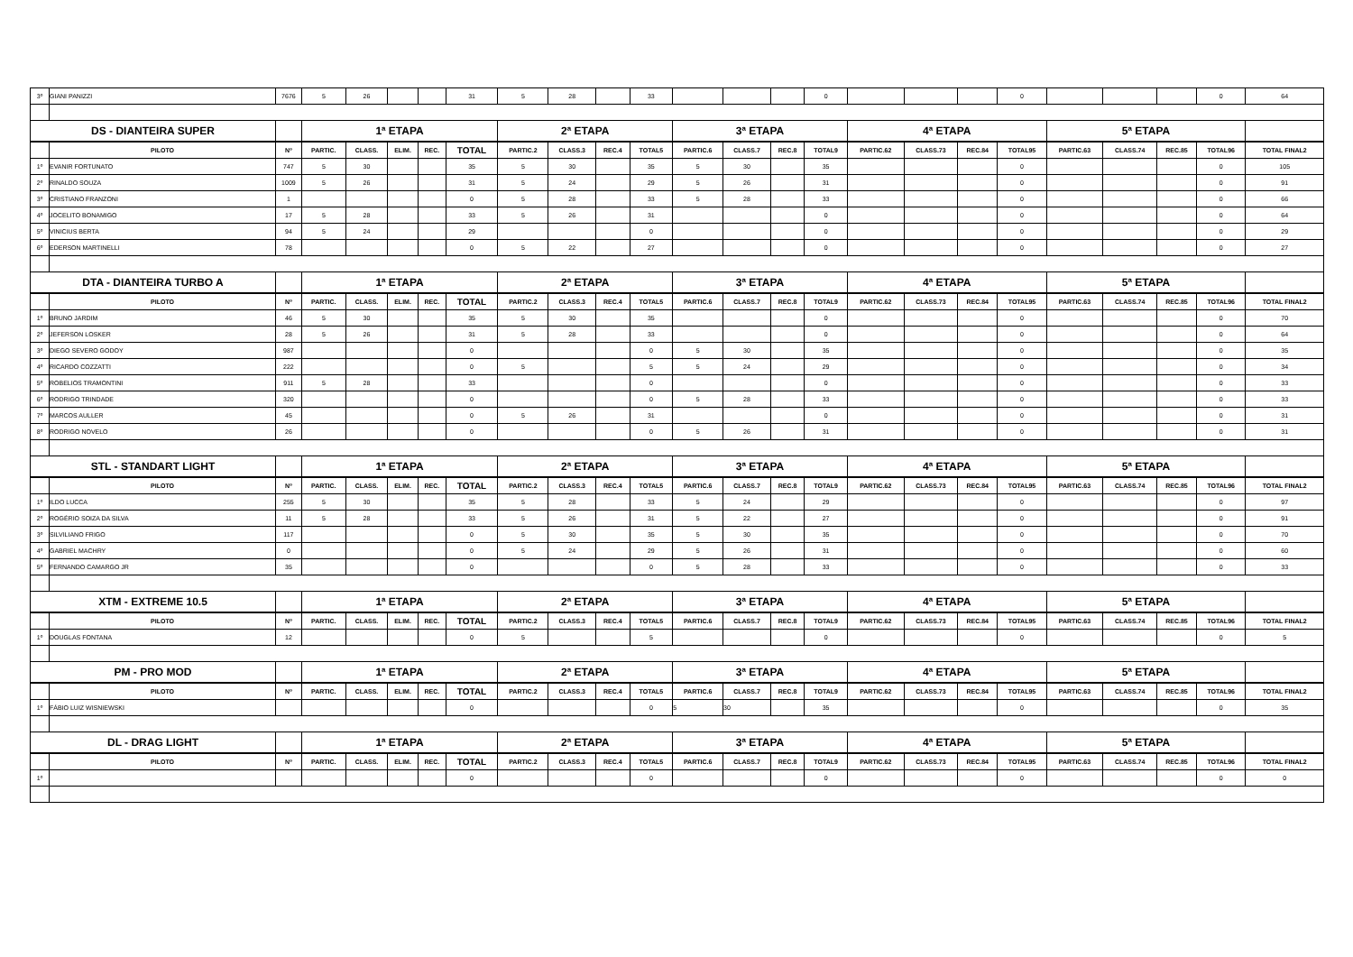| 3º | GIANI PANIZZI | 7676 | 5 | 26 | | | 31 | 5 | 28 | | 33 | | | | 0 | | | | 0 | | | | 0 | 64 |
| DS - DIANTEIRA SUPER | | | 1ª ETAPA | | | | | 2ª ETAPA | | | | 3ª ETAPA | | | | 4ª ETAPA | | | | 5ª ETAPA | | | | |
| | PILOTO | Nº | PARTIC. | CLASS. | ELIM. | REC. | TOTAL | PARTIC.2 | CLASS.3 | REC.4 | TOTAL5 | PARTIC.6 | CLASS.7 | REC.8 | TOTAL9 | PARTIC.62 | CLASS.73 | REC.84 | TOTAL95 | PARTIC.63 | CLASS.74 | REC.85 | TOTAL96 | TOTAL FINAL2 |
| 1º | EVANIR FORTUNATO | 747 | 5 | 30 | | | 35 | 5 | 30 | | 35 | 5 | 30 | | 35 | | | | 0 | | | | 0 | 105 |
| 2º | RINALDO SOUZA | 1009 | 5 | 26 | | | 31 | 5 | 24 | | 29 | 5 | 26 | | 31 | | | | 0 | | | | 0 | 91 |
| 3º | CRISTIANO FRANZONI | 1 | | | | | 0 | 5 | 28 | | 33 | 5 | 28 | | 33 | | | | 0 | | | | 0 | 66 |
| 4º | JOCELITO BONAMIGO | 17 | 5 | 28 | | | 33 | 5 | 26 | | 31 | | | | 0 | | | | 0 | | | | 0 | 64 |
| 5º | VINICIUS BERTA | 94 | 5 | 24 | | | 29 | | | | 0 | | | | 0 | | | | 0 | | | | 0 | 29 |
| 6º | EDERSON MARTINELLI | 78 | | | | | 0 | 5 | 22 | | 27 | | | | 0 | | | | 0 | | | | 0 | 27 |
| DTA - DIANTEIRA TURBO A | | | 1ª ETAPA | | | | | 2ª ETAPA | | | | 3ª ETAPA | | | | 4ª ETAPA | | | | 5ª ETAPA | | | | |
| | PILOTO | Nº | PARTIC. | CLASS. | ELIM. | REC. | TOTAL | PARTIC.2 | CLASS.3 | REC.4 | TOTAL5 | PARTIC.6 | CLASS.7 | REC.8 | TOTAL9 | PARTIC.62 | CLASS.73 | REC.84 | TOTAL95 | PARTIC.63 | CLASS.74 | REC.85 | TOTAL96 | TOTAL FINAL2 |
| 1º | BRUNO JARDIM | 46 | 5 | 30 | | | 35 | 5 | 30 | | 35 | | | | 0 | | | | 0 | | | | 0 | 70 |
| 2º | JEFERSON LOSKER | 28 | 5 | 26 | | | 31 | 5 | 28 | | 33 | | | | 0 | | | | 0 | | | | 0 | 64 |
| 3º | DIEGO SEVERO GODOY | 987 | | | | | 0 | | | | 0 | 5 | 30 | | 35 | | | | 0 | | | | 0 | 35 |
| 4º | RICARDO COZZATTI | 222 | | | | | 0 | 5 | | | 5 | 5 | 24 | | 29 | | | | 0 | | | | 0 | 34 |
| 5º | ROBELIOS TRAMONTINI | 911 | 5 | 28 | | | 33 | | | | 0 | | | | 0 | | | | 0 | | | | 0 | 33 |
| 6º | RODRIGO TRINDADE | 320 | | | | | 0 | | | | 0 | 5 | 28 | | 33 | | | | 0 | | | | 0 | 33 |
| 7º | MARCOS AULLER | 45 | | | | | 0 | 5 | 26 | | 31 | | | | 0 | | | | 0 | | | | 0 | 31 |
| 8º | RODRIGO NOVELO | 26 | | | | | 0 | | | | 0 | 5 | 26 | | 31 | | | | 0 | | | | 0 | 31 |
| STL - STANDART LIGHT | | | 1ª ETAPA | | | | | 2ª ETAPA | | | | 3ª ETAPA | | | | 4ª ETAPA | | | | 5ª ETAPA | | | | |
| | PILOTO | Nº | PARTIC. | CLASS. | ELIM. | REC. | TOTAL | PARTIC.2 | CLASS.3 | REC.4 | TOTAL5 | PARTIC.6 | CLASS.7 | REC.8 | TOTAL9 | PARTIC.62 | CLASS.73 | REC.84 | TOTAL95 | PARTIC.63 | CLASS.74 | REC.85 | TOTAL96 | TOTAL FINAL2 |
| 1º | ILDO LUCCA | 255 | 5 | 30 | | | 35 | 5 | 28 | | 33 | 5 | 24 | | 29 | | | | 0 | | | | 0 | 97 |
| 2º | ROGÉRIO SOIZA DA SILVA | 11 | 5 | 28 | | | 33 | 5 | 26 | | 31 | 5 | 22 | | 27 | | | | 0 | | | | 0 | 91 |
| 3º | SILVILIANO FRIGO | 117 | | | | | 0 | 5 | 30 | | 35 | 5 | 30 | | 35 | | | | 0 | | | | 0 | 70 |
| 4º | GABRIEL MACHRY | 0 | | | | | 0 | 5 | 24 | | 29 | 5 | 26 | | 31 | | | | 0 | | | | 0 | 60 |
| 5º | FERNANDO CAMARGO JR | 35 | | | | | 0 | | | | 0 | 5 | 28 | | 33 | | | | 0 | | | | 0 | 33 |
| XTM - EXTREME 10.5 | | | 1ª ETAPA | | | | | 2ª ETAPA | | | | 3ª ETAPA | | | | 4ª ETAPA | | | | 5ª ETAPA | | | | |
| | PILOTO | Nº | PARTIC. | CLASS. | ELIM. | REC. | TOTAL | PARTIC.2 | CLASS.3 | REC.4 | TOTAL5 | PARTIC.6 | CLASS.7 | REC.8 | TOTAL9 | PARTIC.62 | CLASS.73 | REC.84 | TOTAL95 | PARTIC.63 | CLASS.74 | REC.85 | TOTAL96 | TOTAL FINAL2 |
| 1º | DOUGLAS FONTANA | 12 | | | | | 0 | 5 | | | 5 | | | | 0 | | | | 0 | | | | 0 | 5 |
| PM - PRO MOD | | | 1ª ETAPA | | | | | 2ª ETAPA | | | | 3ª ETAPA | | | | 4ª ETAPA | | | | 5ª ETAPA | | | | |
| | PILOTO | Nº | PARTIC. | CLASS. | ELIM. | REC. | TOTAL | PARTIC.2 | CLASS.3 | REC.4 | TOTAL5 | PARTIC.6 | CLASS.7 | REC.8 | TOTAL9 | PARTIC.62 | CLASS.73 | REC.84 | TOTAL95 | PARTIC.63 | CLASS.74 | REC.85 | TOTAL96 | TOTAL FINAL2 |
| 1º | FÁBIO LUIZ WISNIEWSKI | | | | | | 0 | | | | 0 | 5 | 30 | | 35 | | | | 0 | | | | 0 | 35 |
| DL - DRAG LIGHT | | | 1ª ETAPA | | | | | 2ª ETAPA | | | | 3ª ETAPA | | | | 4ª ETAPA | | | | 5ª ETAPA | | | | |
| | PILOTO | Nº | PARTIC. | CLASS. | ELIM. | REC. | TOTAL | PARTIC.2 | CLASS.3 | REC.4 | TOTAL5 | PARTIC.6 | CLASS.7 | REC.8 | TOTAL9 | PARTIC.62 | CLASS.73 | REC.84 | TOTAL95 | PARTIC.63 | CLASS.74 | REC.85 | TOTAL96 | TOTAL FINAL2 |
| 1º | | | | | | | 0 | | | | 0 | | | | 0 | | | | 0 | | | | 0 | 0 |